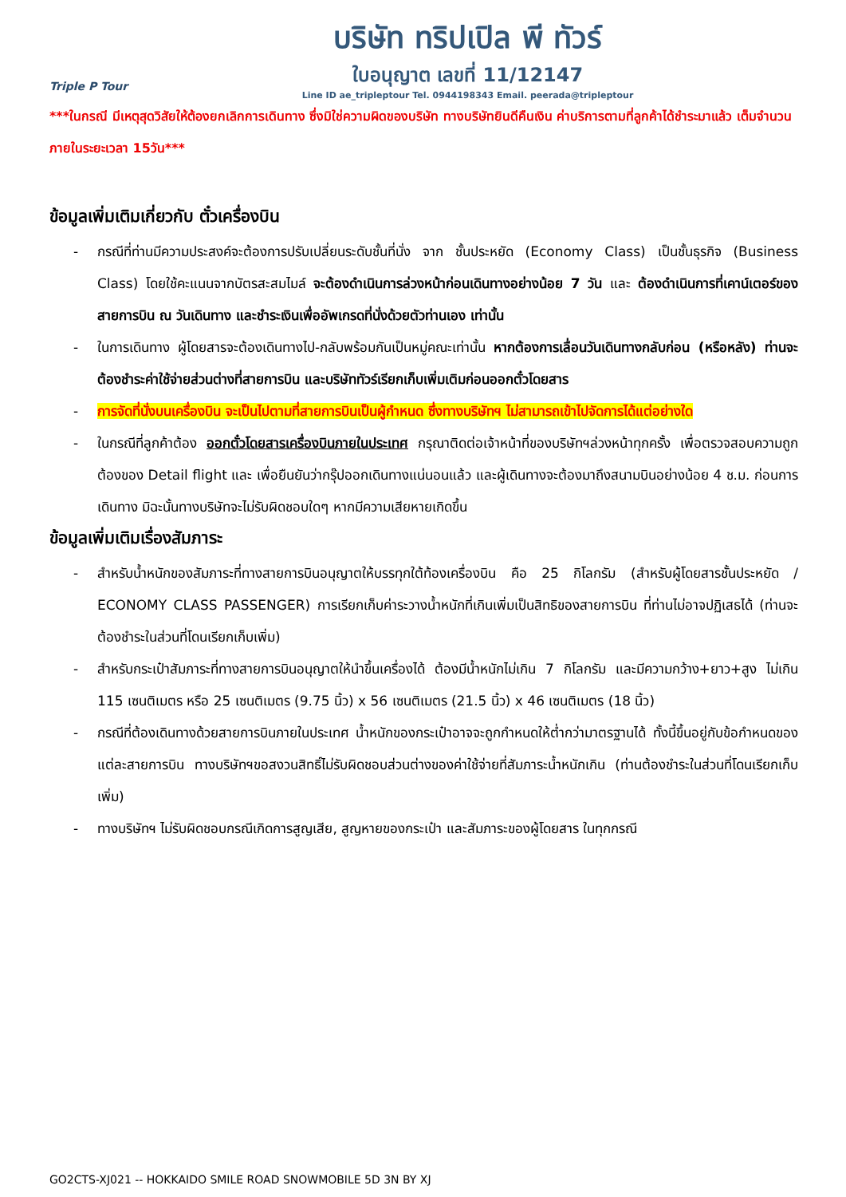Triple P Tour
บริษัท ทริปเปิล พี ทัวร์
ใบอนุญาต เลขที่ 11/12147
Line ID ae_tripleptour Tel. 0944198343 Email. peerada@tripleptour
***ในกรณี มีเหตุสุดวิสัยให้ต้องยกเลิกการเดินทาง ซึ่งมิใช่ความผิดของบริษัท ทางบริษัทยินดีคืนเงิน ค่าบริการตามที่ลูกค้าได้ชำระมาแล้ว เต็มจำนวน ภายในระยะเวลา 15วัน***
ข้อมูลเพิ่มเติมเกี่ยวกับ ตั๋วเครื่องบิน
- กรณีที่ท่านมีความประสงค์จะต้องการปรับเปลี่ยนระดับชั้นที่นั่ง จาก ชั้นประหยัด (Economy Class) เป็นชั้นธุรกิจ (Business Class) โดยใช้คะแนนจากบัตรสะสมไมล์ จะต้องดำเนินการล่วงหน้าก่อนเดินทางอย่างน้อย 7 วัน และ ต้องดำเนินการที่เคาน์เตอร์ของสายการบิน ณ วันเดินทาง และชำระเงินเพื่ออัพเกรดที่นั่งด้วยตัวท่านเอง เท่านั้น
- ในการเดินทาง ผู้โดยสารจะต้องเดินทางไป-กลับพร้อมกันเป็นหมู่คณะเท่านั้น หากต้องการเลื่อนวันเดินทางกลับก่อน (หรือหลัง) ท่านจะต้องชำระค่าใช้จ่ายส่วนต่างที่สายการบิน และบริษัททัวร์เรียกเก็บเพิ่มเติมก่อนออกตั๋วโดยสาร
- การจัดที่นั่งบนเครื่องบิน จะเป็นไปตามที่สายการบินเป็นผู้กำหนด ซึ่งทางบริษัทฯ ไม่สามารถเข้าไปจัดการได้แต่อย่างใด
- ในกรณีที่ลูกค้าต้อง ออกตั๋วโดยสารเครื่องบินภายในประเทศ กรุณาติดต่อเจ้าหน้าที่ของบริษัทฯล่วงหน้าทุกครั้ง เพื่อตรวจสอบความถูกต้องของ Detail flight และ เพื่อยืนยันว่ากรุ๊ปออกเดินทางแน่นอนแล้ว และผู้เดินทางจะต้องมาถึงสนามบินอย่างน้อย 4 ช.ม. ก่อนการเดินทาง มิฉะนั้นทางบริษัทจะไม่รับผิดชอบใดๆ หากมีความเสียหายเกิดขึ้น
ข้อมูลเพิ่มเติมเรื่องสัมภาระ
- สำหรับน้ำหนักของสัมภาระที่ทางสายการบินอนุญาตให้บรรทุกใต้ท้องเครื่องบิน คือ 25 กิโลกรัม (สำหรับผู้โดยสารชั้นประหยัด / ECONOMY CLASS PASSENGER) การเรียกเก็บค่าระวางน้ำหนักที่เกินเพิ่มเป็นสิทธิของสายการบิน ที่ท่านไม่อาจปฏิเสธได้ (ท่านจะต้องชำระในส่วนที่โดนเรียกเก็บเพิ่ม)
- สำหรับกระเป๋าสัมภาระที่ทางสายการบินอนุญาตให้นำขึ้นเครื่องได้ ต้องมีน้ำหนักไม่เกิน 7 กิโลกรัม และมีความกว้าง+ยาว+สูง ไม่เกิน 115 เซนติเมตร หรือ 25 เซนติเมตร (9.75 นิ้ว) x 56 เซนติเมตร (21.5 นิ้ว) x 46 เซนติเมตร (18 นิ้ว)
- กรณีที่ต้องเดินทางด้วยสายการบินภายในประเทศ น้ำหนักของกระเป๋าอาจจะถูกกำหนดให้ต่ำกว่ามาตรฐานได้ ทั้งนี้ขึ้นอยู่กับข้อกำหนดของแต่ละสายการบิน ทางบริษัทฯขอสงวนสิทธิ์ไม่รับผิดชอบส่วนต่างของค่าใช้จ่ายที่สัมภาระน้ำหนักเกิน (ท่านต้องชำระในส่วนที่โดนเรียกเก็บเพิ่ม)
- ทางบริษัทฯ ไม่รับผิดชอบกรณีเกิดการสูญเสีย, สูญหายของกระเป๋า และสัมภาระของผู้โดยสาร ในทุกกรณี
GO2CTS-XJ021 -- HOKKAIDO SMILE ROAD SNOWMOBILE 5D 3N BY XJ